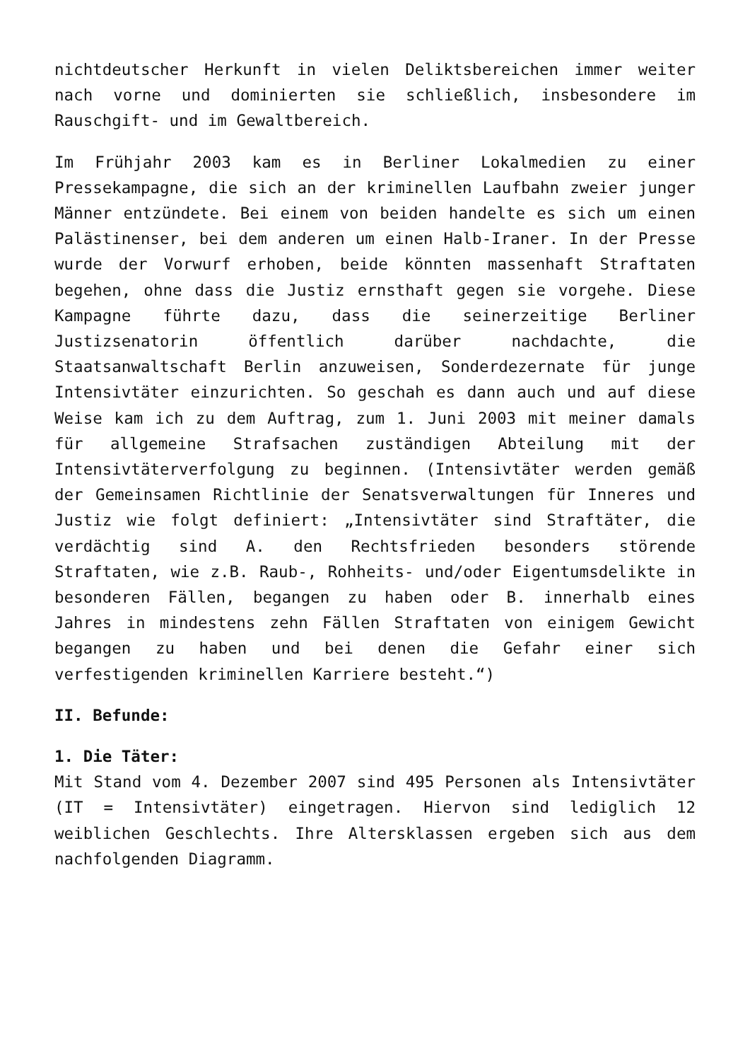nichtdeutscher Herkunft in vielen Deliktsbereichen immer weiter nach vorne und dominierten sie schließlich, insbesondere im Rauschgift- und im Gewaltbereich.
Im Frühjahr 2003 kam es in Berliner Lokalmedien zu einer Pressekampagne, die sich an der kriminellen Laufbahn zweier junger Männer entzündete. Bei einem von beiden handelte es sich um einen Palästinenser, bei dem anderen um einen Halb-Iraner. In der Presse wurde der Vorwurf erhoben, beide könnten massenhaft Straftaten begehen, ohne dass die Justiz ernsthaft gegen sie vorgehe. Diese Kampagne führte dazu, dass die seinerzeitige Berliner Justizsenatorin öffentlich darüber nachdachte, die Staatsanwaltschaft Berlin anzuweisen, Sonderdezernate für junge Intensivtäter einzurichten. So geschah es dann auch und auf diese Weise kam ich zu dem Auftrag, zum 1. Juni 2003 mit meiner damals für allgemeine Strafsachen zuständigen Abteilung mit der Intensivtäterverfolgung zu beginnen. (Intensivtäter werden gemäß der Gemeinsamen Richtlinie der Senatsverwaltungen für Inneres und Justiz wie folgt definiert: „Intensivtäter sind Straftäter, die verdächtig sind A. den Rechtsfrieden besonders störende Straftaten, wie z.B. Raub-, Rohheits- und/oder Eigentumsdelikte in besonderen Fällen, begangen zu haben oder B. innerhalb eines Jahres in mindestens zehn Fällen Straftaten von einigem Gewicht begangen zu haben und bei denen die Gefahr einer sich verfestigenden kriminellen Karriere besteht.“)
II. Befunde:
1. Die Täter:
Mit Stand vom 4. Dezember 2007 sind 495 Personen als Intensivtäter (IT = Intensivtäter) eingetragen. Hiervon sind lediglich 12 weiblichen Geschlechts. Ihre Altersklassen ergeben sich aus dem nachfolgenden Diagramm.